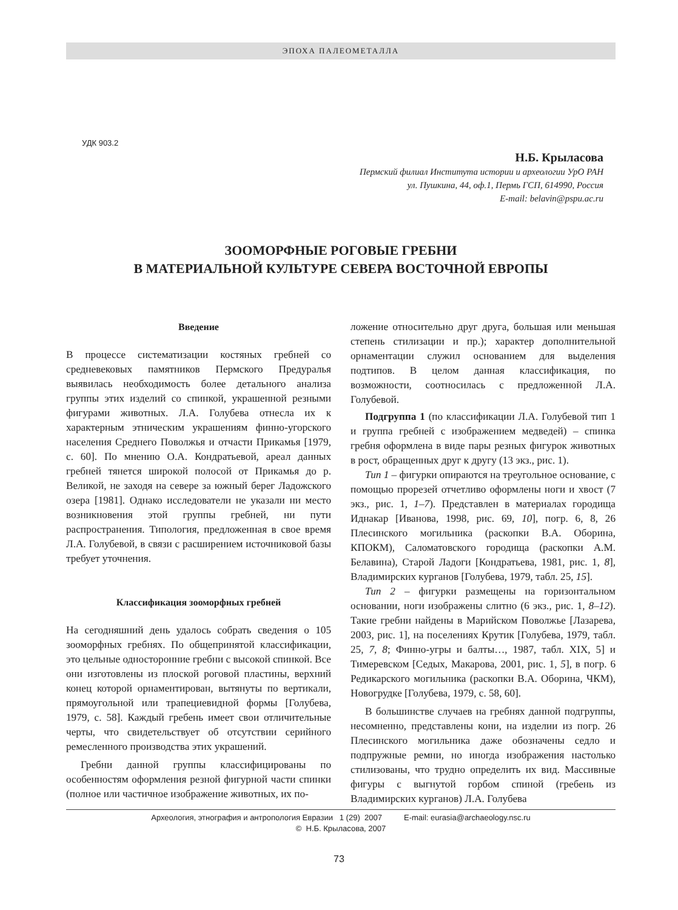ЭПОХА ПАЛЕОМЕТАЛЛА
УДК 903.2
Н.Б. Крыласова
Пермский филиал Института истории и археологии УрО РАН
ул. Пушкина, 44, оф.1, Пермь ГСП, 614990, Россия
E-mail: belavin@pspu.ac.ru
ЗООМОРФНЫЕ РОГОВЫЕ ГРЕБНИ
В МАТЕРИАЛЬНОЙ КУЛЬТУРЕ СЕВЕРА ВОСТОЧНОЙ ЕВРОПЫ
Введение
В процессе систематизации костяных гребней со средневековых памятников Пермского Предуралья выявилась необходимость более детального анализа группы этих изделий со спинкой, украшенной резными фигурами животных. Л.А. Голубева отнесла их к характерным этническим украшениям финно-угорского населения Среднего Поволжья и отчасти Прикамья [1979, с. 60]. По мнению О.А. Кондратьевой, ареал данных гребней тянется широкой полосой от Прикамья до р. Великой, не заходя на севере за южный берег Ладожского озера [1981]. Однако исследователи не указали ни место возникновения этой группы гребней, ни пути распространения. Типология, предложенная в свое время Л.А. Голубевой, в связи с расширением источниковой базы требует уточнения.
Классификация зооморфных гребней
На сегодняшний день удалось собрать сведения о 105 зооморфных гребнях. По общепринятой классификации, это цельные односторонние гребни с высокой спинкой. Все они изготовлены из плоской роговой пластины, верхний конец которой орнаментирован, вытянуты по вертикали, прямоугольной или трапециевидной формы [Голубева, 1979, с. 58]. Каждый гребень имеет свои отличительные черты, что свидетельствует об отсутствии серийного ремесленного производства этих украшений.
Гребни данной группы классифицированы по особенностям оформления резной фигурной части спинки (полное или частичное изображение животных, их по-
ложение относительно друг друга, большая или меньшая степень стилизации и пр.); характер дополнительной орнаментации служил основанием для выделения подтипов. В целом данная классификация, по возможности, соотносилась с предложенной Л.А. Голубевой.
Подгруппа 1 (по классификации Л.А. Голубевой тип 1 и группа гребней с изображением медведей) – спинка гребня оформлена в виде пары резных фигурок животных в рост, обращенных друг к другу (13 экз., рис. 1).
Тип 1 – фигурки опираются на треугольное основание, с помощью прорезей отчетливо оформлены ноги и хвост (7 экз., рис. 1, 1–7). Представлен в материалах городища Иднакар [Иванова, 1998, рис. 69, 10], погр. 6, 8, 26 Плесинского могильника (раскопки В.А. Оборина, КПОКМ), Саломатовского городища (раскопки А.М. Белавина), Старой Ладоги [Кондратьева, 1981, рис. 1, 8], Владимирских курганов [Голубева, 1979, табл. 25, 15].
Тип 2 – фигурки размещены на горизонтальном основании, ноги изображены слитно (6 экз., рис. 1, 8–12). Такие гребни найдены в Марийском Поволжье [Лазарева, 2003, рис. 1], на поселениях Крутик [Голубева, 1979, табл. 25, 7, 8; Финно-угры и балты…, 1987, табл. XIX, 5] и Тимеревском [Седых, Макарова, 2001, рис. 1, 5], в погр. 6 Редикарского могильника (раскопки В.А. Оборина, ЧКМ), Новогрудке [Голубева, 1979, с. 58, 60].
В большинстве случаев на гребнях данной подгруппы, несомненно, представлены кони, на изделии из погр. 26 Плесинского могильника даже обозначены седло и подпружные ремни, но иногда изображения настолько стилизованы, что трудно определить их вид. Массивные фигуры с выгнутой горбом спиной (гребень из Владимирских курганов) Л.А. Голубева
Археология, этнография и антропология Евразии 1 (29) 2007 E-mail: eurasia@archaeology.nsc.ru
© Н.Б. Крыласова, 2007
73